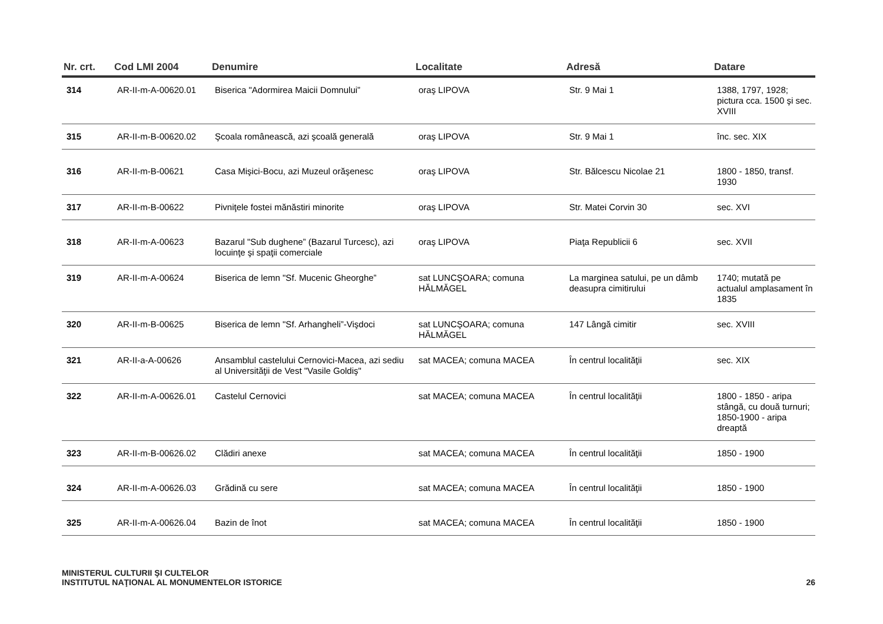| Nr. crt. | Cod LMI 2004 | Denumire | Localitate | Adresă | Datare |
| --- | --- | --- | --- | --- | --- |
| 314 | AR-II-m-A-00620.01 | Biserica "Adormirea Maicii Domnului” | oraş LIPOVA | Str. 9 Mai 1 | 1388, 1797, 1928; pictura cca. 1500 şi sec. XVIII |
| 315 | AR-II-m-B-00620.02 | Şcoala românească, azi şcoală generală | oraş LIPOVA | Str. 9 Mai 1 | înc. sec. XIX |
| 316 | AR-II-m-B-00621 | Casa Mişici-Bocu, azi Muzeul orăşenesc | oraş LIPOVA | Str. Bălcescu Nicolae 21 | 1800 - 1850, transf. 1930 |
| 317 | AR-II-m-B-00622 | Pivniţele fostei mănăstiri minorite | oraş LIPOVA | Str. Matei Corvin 30 | sec. XVI |
| 318 | AR-II-m-A-00623 | Bazarul "Sub dughene” (Bazarul Turcesc), azi locuinţe şi spaţii comerciale | oraş LIPOVA | Piaţa Republicii 6 | sec. XVII |
| 319 | AR-II-m-A-00624 | Biserica de lemn "Sf. Mucenic Gheorghe” | sat LUNCŞOARA; comuna HĂLMĂGEL | La marginea satului, pe un dâmb deasupra cimitirului | 1740; mutată pe actualul amplasament în 1835 |
| 320 | AR-II-m-B-00625 | Biserica de lemn "Sf. Arhangheli”-Vişdoci | sat LUNCŞOARA; comuna HĂLMĂGEL | 147 Lângă cimitir | sec. XVIII |
| 321 | AR-II-a-A-00626 | Ansamblul castelului Cernovici-Macea, azi sediu al Universităţii de Vest "Vasile Goldiş" | sat MACEA; comuna MACEA | În centrul localităţii | sec. XIX |
| 322 | AR-II-m-A-00626.01 | Castelul Cernovici | sat MACEA; comuna MACEA | În centrul localităţii | 1800 - 1850 - aripa stângă, cu două turnuri; 1850-1900 - aripa dreaptă |
| 323 | AR-II-m-B-00626.02 | Clădiri anexe | sat MACEA; comuna MACEA | În centrul localităţii | 1850 - 1900 |
| 324 | AR-II-m-A-00626.03 | Grădină cu sere | sat MACEA; comuna MACEA | În centrul localităţii | 1850 - 1900 |
| 325 | AR-II-m-A-00626.04 | Bazin de înot | sat MACEA; comuna MACEA | În centrul localităţii | 1850 - 1900 |
MINISTERUL CULTURII ŞI CULTELOR
INSTITUTUL NAŢIONAL AL MONUMENTELOR ISTORICE
26